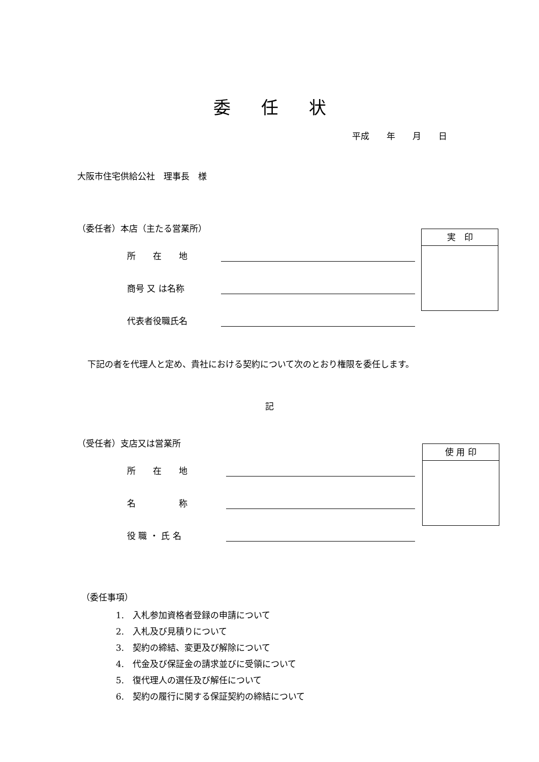委任状
平成　　年　　月　　日
大阪市住宅供給公社　理事長　様
（委任者）本店（主たる営業所）
実　印
所　　在　　地
商号 又 は名称
代表者役職氏名
下記の者を代理人と定め、貴社における契約について次のとおり権限を委任します。
記
（受任者）支店又は営業所
使 用 印
所　　在　　地
名　　　　　称
役 職 ・ 氏 名
（委任事項）
1.　入札参加資格者登録の申請について
2.　入札及び見積りについて
3.　契約の締結、変更及び解除について
4.　代金及び保証金の請求並びに受領について
5.　復代理人の選任及び解任について
6.　契約の履行に関する保証契約の締結について